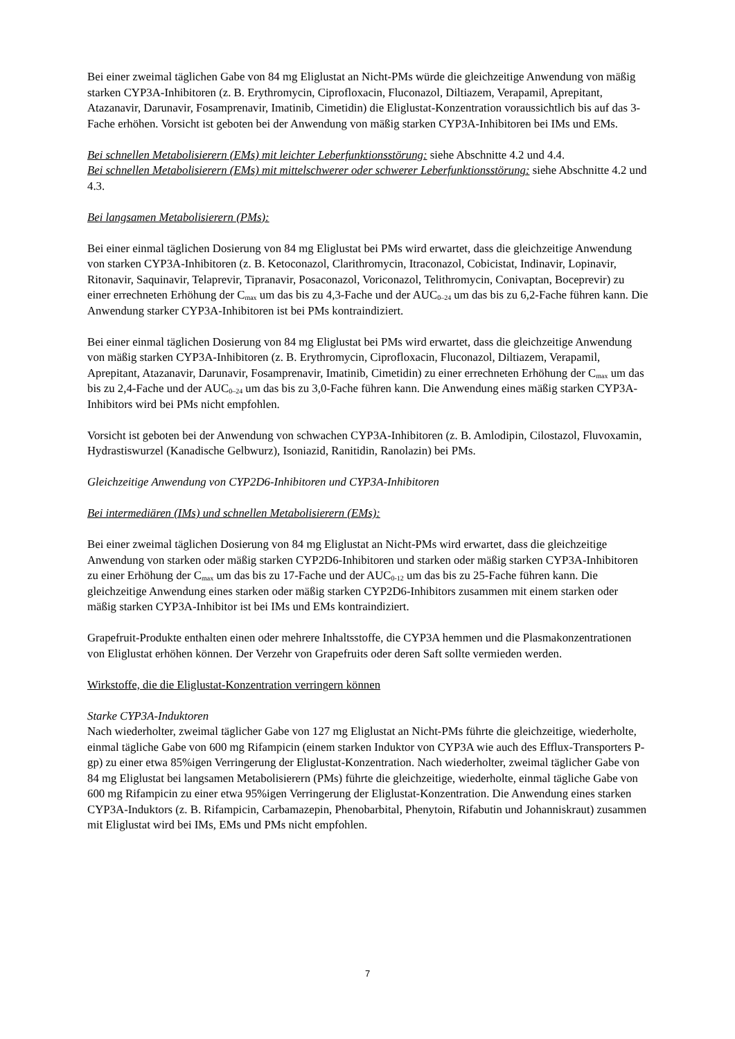Bei einer zweimal täglichen Gabe von 84 mg Eliglustat an Nicht-PMs würde die gleichzeitige Anwendung von mäßig starken CYP3A-Inhibitoren (z. B. Erythromycin, Ciprofloxacin, Fluconazol, Diltiazem, Verapamil, Aprepitant, Atazanavir, Darunavir, Fosamprenavir, Imatinib, Cimetidin) die Eliglustat-Konzentration voraussichtlich bis auf das 3-Fache erhöhen. Vorsicht ist geboten bei der Anwendung von mäßig starken CYP3A-Inhibitoren bei IMs und EMs.
Bei schnellen Metabolisierern (EMs) mit leichter Leberfunktionsstörung: siehe Abschnitte 4.2 und 4.4.
Bei schnellen Metabolisierern (EMs) mit mittelschwerer oder schwerer Leberfunktionsstörung: siehe Abschnitte 4.2 und 4.3.
Bei langsamen Metabolisierern (PMs):
Bei einer einmal täglichen Dosierung von 84 mg Eliglustat bei PMs wird erwartet, dass die gleichzeitige Anwendung von starken CYP3A-Inhibitoren (z. B. Ketoconazol, Clarithromycin, Itraconazol, Cobicistat, Indinavir, Lopinavir, Ritonavir, Saquinavir, Telaprevir, Tipranavir, Posaconazol, Voriconazol, Telithromycin, Conivaptan, Boceprevir) zu einer errechneten Erhöhung der C<sub>max</sub> um das bis zu 4,3-Fache und der AUC<sub>0–24</sub> um das bis zu 6,2-Fache führen kann. Die Anwendung starker CYP3A-Inhibitoren ist bei PMs kontraindiziert.
Bei einer einmal täglichen Dosierung von 84 mg Eliglustat bei PMs wird erwartet, dass die gleichzeitige Anwendung von mäßig starken CYP3A-Inhibitoren (z. B. Erythromycin, Ciprofloxacin, Fluconazol, Diltiazem, Verapamil, Aprepitant, Atazanavir, Darunavir, Fosamprenavir, Imatinib, Cimetidin) zu einer errechneten Erhöhung der C<sub>max</sub> um das bis zu 2,4-Fache und der AUC<sub>0–24</sub> um das bis zu 3,0-Fache führen kann. Die Anwendung eines mäßig starken CYP3A-Inhibitors wird bei PMs nicht empfohlen.
Vorsicht ist geboten bei der Anwendung von schwachen CYP3A-Inhibitoren (z. B. Amlodipin, Cilostazol, Fluvoxamin, Hydrastiswurzel (Kanadische Gelbwurz), Isoniazid, Ranitidin, Ranolazin) bei PMs.
Gleichzeitige Anwendung von CYP2D6-Inhibitoren und CYP3A-Inhibitoren
Bei intermediären (IMs) und schnellen Metabolisierern (EMs):
Bei einer zweimal täglichen Dosierung von 84 mg Eliglustat an Nicht-PMs wird erwartet, dass die gleichzeitige Anwendung von starken oder mäßig starken CYP2D6-Inhibitoren und starken oder mäßig starken CYP3A-Inhibitoren zu einer Erhöhung der C<sub>max</sub> um das bis zu 17-Fache und der AUC<sub>0-12</sub> um das bis zu 25-Fache führen kann. Die gleichzeitige Anwendung eines starken oder mäßig starken CYP2D6-Inhibitors zusammen mit einem starken oder mäßig starken CYP3A-Inhibitor ist bei IMs und EMs kontraindiziert.
Grapefruit-Produkte enthalten einen oder mehrere Inhaltsstoffe, die CYP3A hemmen und die Plasmakonzentrationen von Eliglustat erhöhen können. Der Verzehr von Grapefruits oder deren Saft sollte vermieden werden.
Wirkstoffe, die die Eliglustat-Konzentration verringern können
Starke CYP3A-Induktoren
Nach wiederholter, zweimal täglicher Gabe von 127 mg Eliglustat an Nicht-PMs führte die gleichzeitige, wiederholte, einmal tägliche Gabe von 600 mg Rifampicin (einem starken Induktor von CYP3A wie auch des Efflux-Transporters P-gp) zu einer etwa 85%igen Verringerung der Eliglustat-Konzentration. Nach wiederholter, zweimal täglicher Gabe von 84 mg Eliglustat bei langsamen Metabolisierern (PMs) führte die gleichzeitige, wiederholte, einmal tägliche Gabe von 600 mg Rifampicin zu einer etwa 95%igen Verringerung der Eliglustat-Konzentration. Die Anwendung eines starken CYP3A-Induktors (z. B. Rifampicin, Carbamazepin, Phenobarbital, Phenytoin, Rifabutin und Johanniskraut) zusammen mit Eliglustat wird bei IMs, EMs und PMs nicht empfohlen.
7